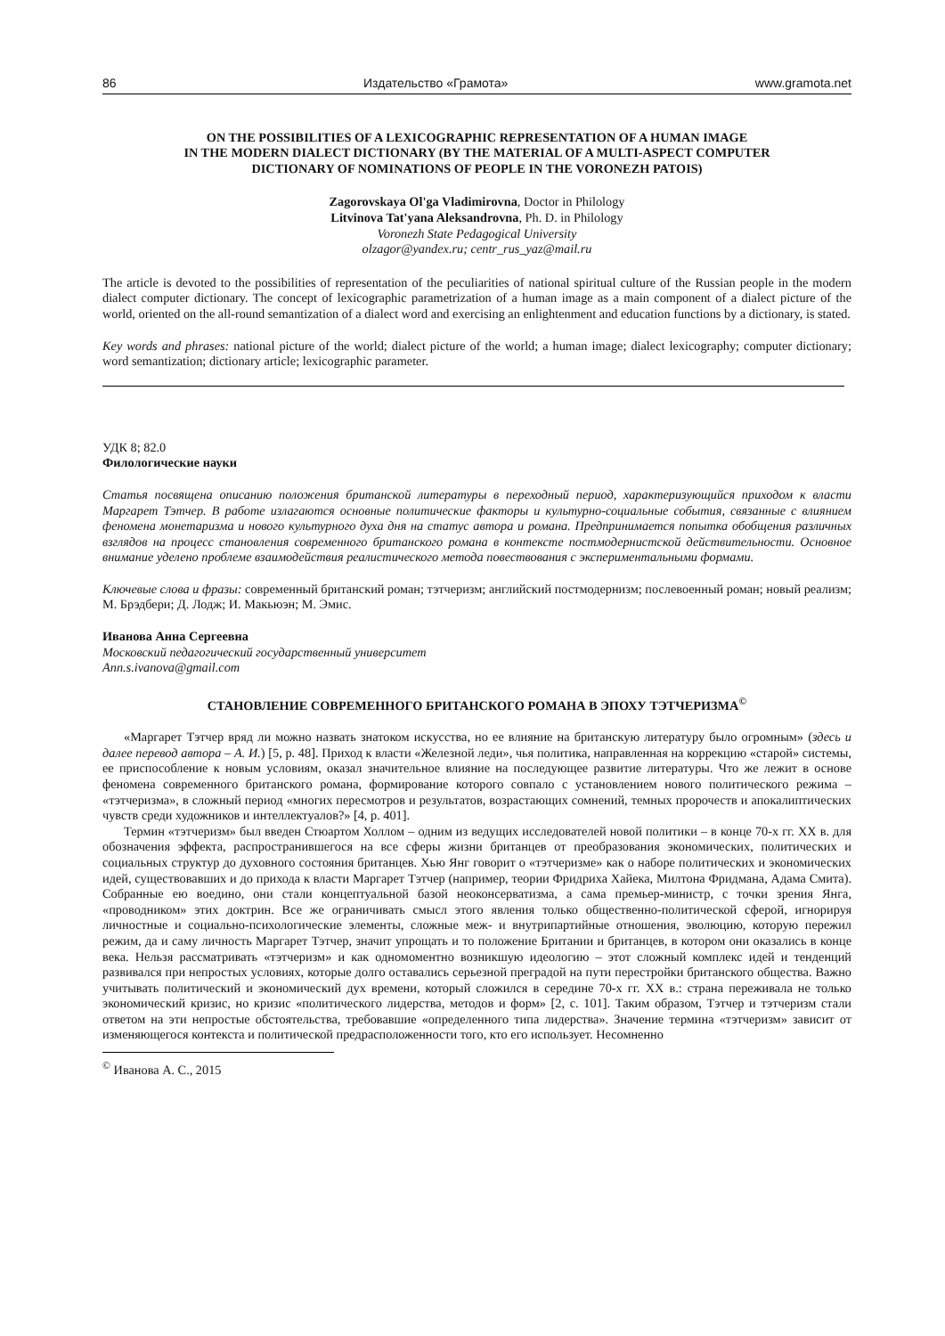86 Издательство «Грамота» www.gramota.net
ON THE POSSIBILITIES OF A LEXICOGRAPHIC REPRESENTATION OF A HUMAN IMAGE
IN THE MODERN DIALECT DICTIONARY (BY THE MATERIAL OF A MULTI-ASPECT COMPUTER
DICTIONARY OF NOMINATIONS OF PEOPLE IN THE VORONEZH PATOIS)
Zagorovskaya Ol'ga Vladimirovna, Doctor in Philology
Litvinova Tat'yana Aleksandrovna, Ph. D. in Philology
Voronezh State Pedagogical University
olzagor@yandex.ru; centr_rus_yaz@mail.ru
The article is devoted to the possibilities of representation of the peculiarities of national spiritual culture of the Russian people in the modern dialect computer dictionary. The concept of lexicographic parametrization of a human image as a main component of a dialect picture of the world, oriented on the all-round semantization of a dialect word and exercising an enlightenment and education functions by a dictionary, is stated.
Key words and phrases: national picture of the world; dialect picture of the world; a human image; dialect lexicography; computer dictionary; word semantization; dictionary article; lexicographic parameter.
УДК 8; 82.0
Филологические науки
Статья посвящена описанию положения британской литературы в переходный период, характеризующийся приходом к власти Маргарет Тэтчер. В работе излагаются основные политические факторы и культурно-социальные события, связанные с влиянием феномена монетаризма и нового культурного духа дня на статус автора и романа. Предпринимается попытка обобщения различных взглядов на процесс становления современного британского романа в контексте постмодернистской действительности. Основное внимание уделено проблеме взаимодействия реалистического метода повествования с экспериментальными формами.
Ключевые слова и фразы: современный британский роман; тэтчеризм; английский постмодернизм; послевоенный роман; новый реализм; М. Брэдбери; Д. Лодж; И. Макьюэн; М. Эмис.
Иванова Анна Сергеевна
Московский педагогический государственный университет
Ann.s.ivanova@gmail.com
СТАНОВЛЕНИЕ СОВРЕМЕННОГО БРИТАНСКОГО РОМАНА В ЭПОХУ ТЭТЧЕРИЗМА<sup>©</sup>
«Маргарет Тэтчер вряд ли можно назвать знатоком искусства, но ее влияние на британскую литературу было огромным» (здесь и далее перевод автора – А. И.) [5, p. 48]. Приход к власти «Железной леди», чья политика, направленная на коррекцию «старой» системы, ее приспособление к новым условиям, оказал значительное влияние на последующее развитие литературы. Что же лежит в основе феномена современного британского романа, формирование которого совпало с установлением нового политического режима – «тэтчеризма», в сложный период «многих пересмотров и результатов, возрастающих сомнений, темных пророчеств и апокалиптических чувств среди художников и интеллектуалов?» [4, p. 401].
Термин «тэтчеризм» был введен Стюартом Холлом – одним из ведущих исследователей новой политики – в конце 70-х гг. XX в. для обозначения эффекта, распространившегося на все сферы жизни британцев от преобразования экономических, политических и социальных структур до духовного состояния британцев. Хью Янг говорит о «тэтчеризме» как о наборе политических и экономических идей, существовавших и до прихода к власти Маргарет Тэтчер (например, теории Фридриха Хайека, Милтона Фридмана, Адама Смита). Собранные ею воедино, они стали концептуальной базой неоконсерватизма, а сама премьер-министр, с точки зрения Янга, «проводником» этих доктрин. Все же ограничивать смысл этого явления только общественно-политической сферой, игнорируя личностные и социально-психологические элементы, сложные меж- и внутрипартийные отношения, эволюцию, которую пережил режим, да и саму личность Маргарет Тэтчер, значит упрощать и то положение Британии и британцев, в котором они оказались в конце века. Нельзя рассматривать «тэтчеризм» и как одномоментно возникшую идеологию – этот сложный комплекс идей и тенденций развивался при непростых условиях, которые долго оставались серьезной преградой на пути перестройки британского общества. Важно учитывать политический и экономический дух времени, который сложился в середине 70-х гг. XX в.: страна переживала не только экономический кризис, но кризис «политического лидерства, методов и форм» [2, с. 101]. Таким образом, Тэтчер и тэтчеризм стали ответом на эти непростые обстоятельства, требовавшие «определенного типа лидерства». Значение термина «тэтчеризм» зависит от изменяющегося контекста и политической предрасположенности того, кто его использует. Несомненно
<sup>©</sup> Иванова А. С., 2015